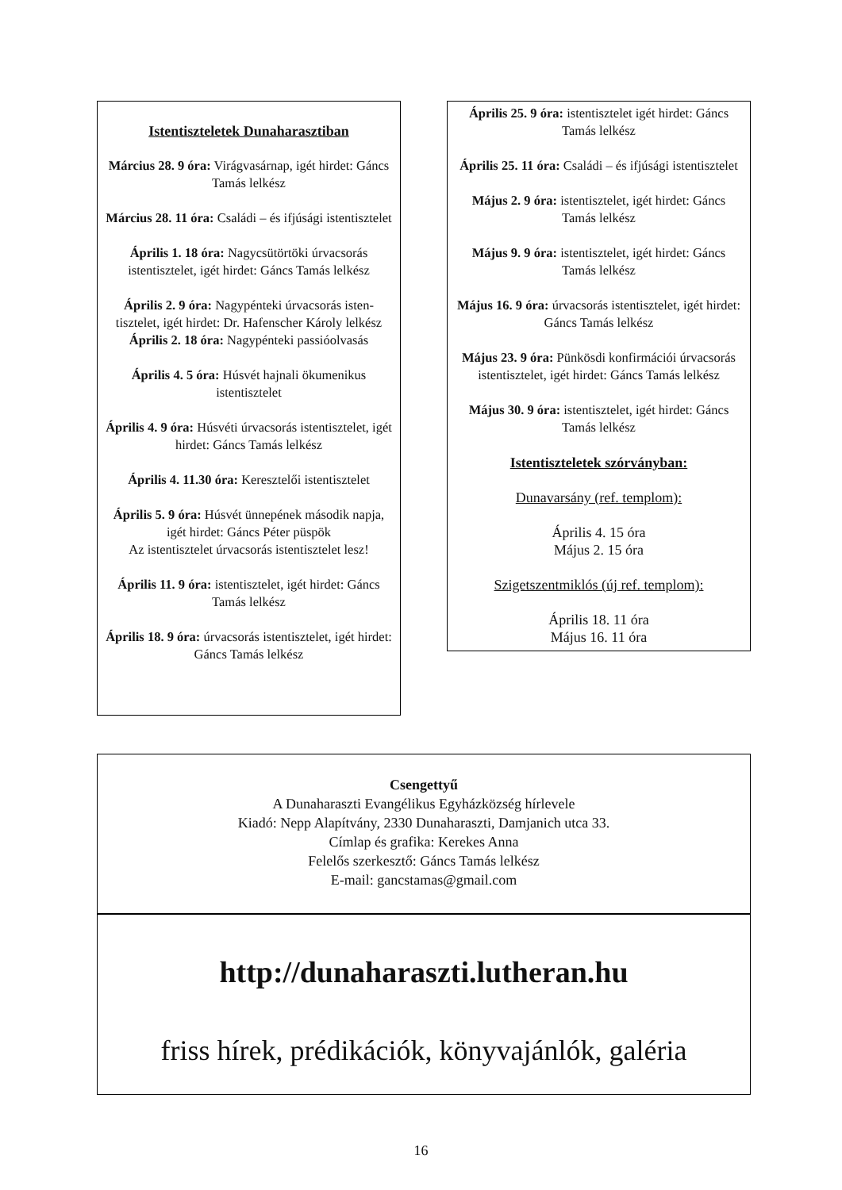Istentiszteletek Dunaharasztiban
Március 28. 9 óra: Virágvasárnap, igét hirdet: Gáncs Tamás lelkész
Március 28. 11 óra: Családi – és ifjúsági istentisztelet
Április 1. 18 óra: Nagycsütörtöki úrvacsorás istentisztelet, igét hirdet: Gáncs Tamás lelkész
Április 2. 9 óra: Nagypénteki úrvacsorás isten-tisztelet, igét hirdet: Dr. Hafenscher Károly lelkész
Április 2. 18 óra: Nagypénteki passióolvasás
Április 4. 5 óra: Húsvét hajnali ökumenikus istentisztelet
Április 4. 9 óra: Húsvéti úrvacsorás istentisztelet, igét hirdet: Gáncs Tamás lelkész
Április 4. 11.30 óra: Keresztelői istentisztelet
Április 5. 9 óra: Húsvét ünnepének második napja, igét hirdet: Gáncs Péter püspök
Az istentisztelet úrvacsorás istentisztelet lesz!
Április 11. 9 óra: istentisztelet, igét hirdet: Gáncs Tamás lelkész
Április 18. 9 óra: úrvacsorás istentisztelet, igét hirdet: Gáncs Tamás lelkész
Április 25. 9 óra: istentisztelet igét hirdet: Gáncs Tamás lelkész
Április 25. 11 óra: Családi – és ifjúsági istentisztelet
Május 2. 9 óra: istentisztelet, igét hirdet: Gáncs Tamás lelkész
Május 9. 9 óra: istentisztelet, igét hirdet: Gáncs Tamás lelkész
Május 16. 9 óra: úrvacsorás istentisztelet, igét hirdet: Gáncs Tamás lelkész
Május 23. 9 óra: Pünkösdi konfirmációi úrvacsorás istentisztelet, igét hirdet: Gáncs Tamás lelkész
Május 30. 9 óra: istentisztelet, igét hirdet: Gáncs Tamás lelkész
Istentiszteletek szórványban:
Dunavarsány (ref. templom):
Április 4. 15 óra
Május 2. 15 óra
Szigetszentmiklós (új ref. templom):
Április 18. 11 óra
Május 16. 11 óra
Csengettyű
A Dunaharaszti Evangélikus Egyházközség hírlevele
Kiadó: Nepp Alapítvány, 2330 Dunaharaszti, Damjanich utca 33.
Címlap és grafika: Kerekes Anna
Felelős szerkesztő: Gáncs Tamás lelkész
E-mail: gancstamas@gmail.com
http://dunaharaszti.lutheran.hu
friss hírek, prédikációk, könyvajánlók, galéria
16